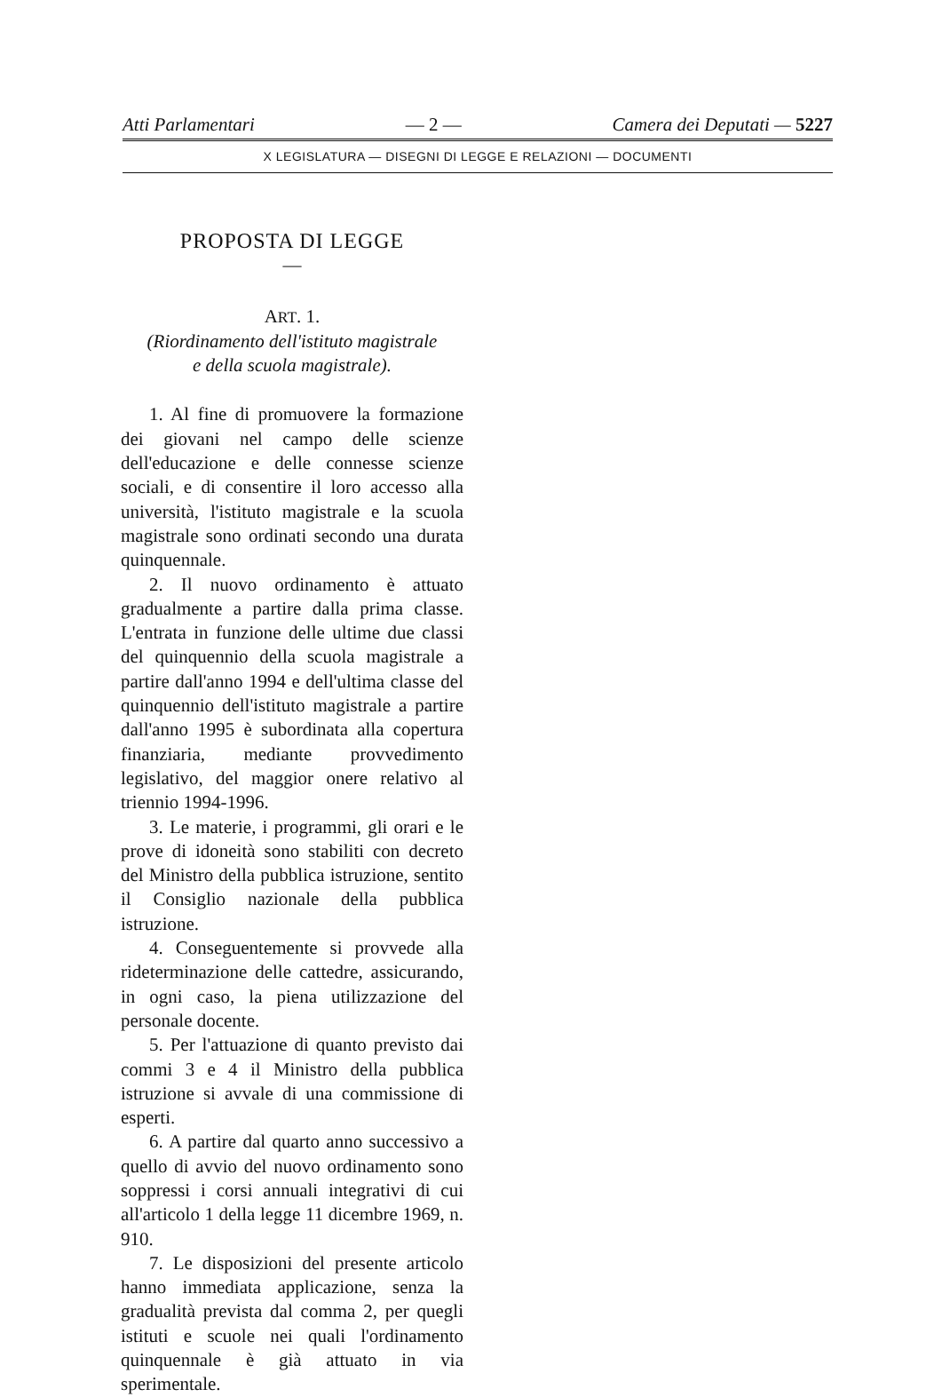Atti Parlamentari — 2 — Camera dei Deputati — 5227
X LEGISLATURA — DISEGNI DI LEGGE E RELAZIONI — DOCUMENTI
PROPOSTA DI LEGGE
—
ART. 1.
(Riordinamento dell'istituto magistrale
e della scuola magistrale).
1. Al fine di promuovere la formazione dei giovani nel campo delle scienze dell'educazione e delle connesse scienze sociali, e di consentire il loro accesso alla università, l'istituto magistrale e la scuola magistrale sono ordinati secondo una durata quinquennale.
2. Il nuovo ordinamento è attuato gradualmente a partire dalla prima classe. L'entrata in funzione delle ultime due classi del quinquennio della scuola magistrale a partire dall'anno 1994 e dell'ultima classe del quinquennio dell'istituto magistrale a partire dall'anno 1995 è subordinata alla copertura finanziaria, mediante provvedimento legislativo, del maggior onere relativo al triennio 1994-1996.
3. Le materie, i programmi, gli orari e le prove di idoneità sono stabiliti con decreto del Ministro della pubblica istruzione, sentito il Consiglio nazionale della pubblica istruzione.
4. Conseguentemente si provvede alla rideterminazione delle cattedre, assicurando, in ogni caso, la piena utilizzazione del personale docente.
5. Per l'attuazione di quanto previsto dai commi 3 e 4 il Ministro della pubblica istruzione si avvale di una commissione di esperti.
6. A partire dal quarto anno successivo a quello di avvio del nuovo ordinamento sono soppressi i corsi annuali integrativi di cui all'articolo 1 della legge 11 dicembre 1969, n. 910.
7. Le disposizioni del presente articolo hanno immediata applicazione, senza la gradualità prevista dal comma 2, per quegli istituti e scuole nei quali l'ordinamento quinquennale è già attuato in via sperimentale.